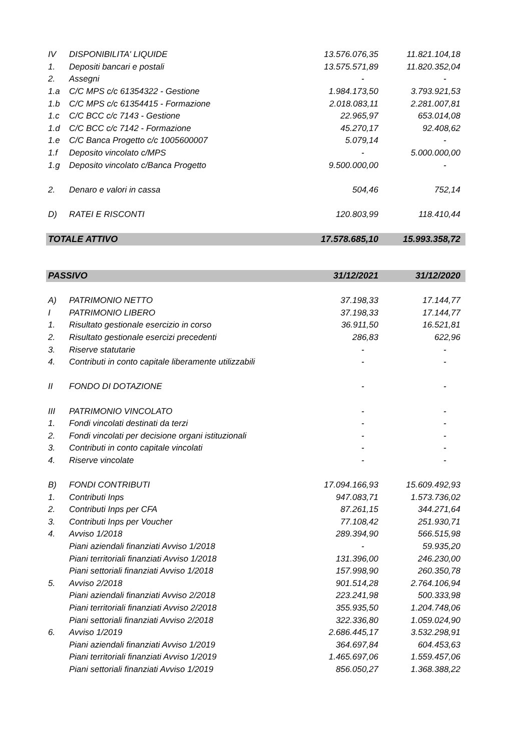| IV | DISPONIBILITA' LIQUIDE | 13.576.076,35 | 11.821.104,18 |
| 1. | Depositi bancari e postali | 13.575.571,89 | 11.820.352,04 |
| 2. | Assegni | - | - |
| 1.a | C/C MPS c/c 61354322 - Gestione | 1.984.173,50 | 3.793.921,53 |
| 1.b | C/C MPS c/c 61354415 - Formazione | 2.018.083,11 | 2.281.007,81 |
| 1.c | C/C BCC c/c 7143 - Gestione | 22.965,97 | 653.014,08 |
| 1.d | C/C BCC c/c 7142 - Formazione | 45.270,17 | 92.408,62 |
| 1.e | C/C Banca Progetto c/c 1005600007 | 5.079,14 | - |
| 1.f | Deposito vincolato c/MPS | - | 5.000.000,00 |
| 1.g | Deposito vincolato c/Banca Progetto | 9.500.000,00 | - |
| 2. | Denaro e valori in cassa | 504,46 | 752,14 |
| D) | RATEI E RISCONTI | 120.803,99 | 118.410,44 |
| TOTALE ATTIVO | | 17.578.685,10 | 15.993.358,72 |
| PASSIVO | | 31/12/2021 | 31/12/2020 |
| A) | PATRIMONIO NETTO | 37.198,33 | 17.144,77 |
| I | PATRIMONIO LIBERO | 37.198,33 | 17.144,77 |
| 1. | Risultato gestionale esercizio in corso | 36.911,50 | 16.521,81 |
| 2. | Risultato gestionale esercizi precedenti | 286,83 | 622,96 |
| 3. | Riserve statutarie | - | - |
| 4. | Contributi in conto capitale liberamente utilizzabili | - | - |
| II | FONDO DI DOTAZIONE | - | - |
| III | PATRIMONIO VINCOLATO | - | - |
| 1. | Fondi vincolati destinati da terzi | - | - |
| 2. | Fondi vincolati per decisione organi istituzionali | - | - |
| 3. | Contributi in conto capitale vincolati | - | - |
| 4. | Riserve vincolate | - | - |
| B) | FONDI CONTRIBUTI | 17.094.166,93 | 15.609.492,93 |
| 1. | Contributi Inps | 947.083,71 | 1.573.736,02 |
| 2. | Contributi Inps per CFA | 87.261,15 | 344.271,64 |
| 3. | Contributi Inps per Voucher | 77.108,42 | 251.930,71 |
| 4. | Avviso 1/2018 | 289.394,90 | 566.515,98 |
| | Piani aziendali finanziati Avviso 1/2018 | - | 59.935,20 |
| | Piani territoriali finanziati Avviso 1/2018 | 131.396,00 | 246.230,00 |
| | Piani settoriali finanziati Avviso 1/2018 | 157.998,90 | 260.350,78 |
| 5. | Avviso 2/2018 | 901.514,28 | 2.764.106,94 |
| | Piani aziendali finanziati Avviso 2/2018 | 223.241,98 | 500.333,98 |
| | Piani territoriali finanziati Avviso 2/2018 | 355.935,50 | 1.204.748,06 |
| | Piani settoriali finanziati Avviso 2/2018 | 322.336,80 | 1.059.024,90 |
| 6. | Avviso 1/2019 | 2.686.445,17 | 3.532.298,91 |
| | Piani aziendali finanziati Avviso 1/2019 | 364.697,84 | 604.453,63 |
| | Piani territoriali finanziati Avviso 1/2019 | 1.465.697,06 | 1.559.457,06 |
| | Piani settoriali finanziati Avviso 1/2019 | 856.050,27 | 1.368.388,22 |